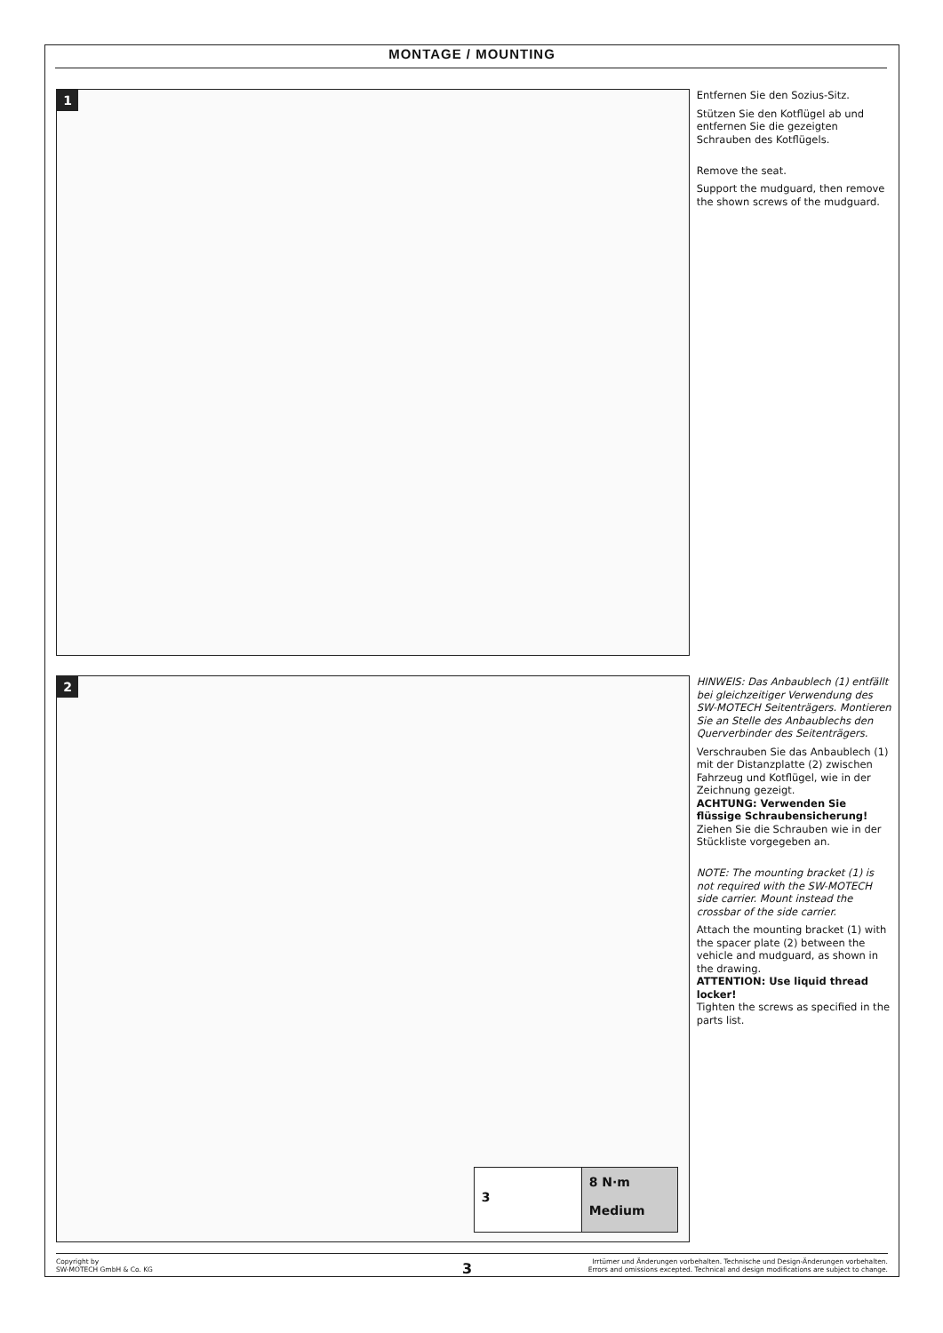MONTAGE / MOUNTING
1
Entfernen Sie den Sozius-Sitz.
Stützen Sie den Kotflügel ab und entfernen Sie die gezeigten Schrauben des Kotflügels.
Remove the seat.
Support the mudguard, then remove the shown screws of the mudguard.
2
3
8 N·m
Medium
HINWEIS: Das Anbaublech (1) entfällt bei gleichzeitiger Verwendung des SW-MOTECH Seitenträgers. Montieren Sie an Stelle des Anbaublechs den Querverbinder des Seitenträgers.
Verschrauben Sie das Anbaublech (1) mit der Distanzplatte (2) zwischen Fahrzeug und Kotflügel, wie in der Zeichnung gezeigt.
ACHTUNG: Verwenden Sie flüssige Schraubensicherung!
Ziehen Sie die Schrauben wie in der Stückliste vorgegeben an.
NOTE: The mounting bracket (1) is not required with the SW-MOTECH side carrier. Mount instead the crossbar of the side carrier.
Attach the mounting bracket (1) with the spacer plate (2) between the vehicle and mudguard, as shown in the drawing.
ATTENTION: Use liquid thread locker!
Tighten the screws as specified in the parts list.
Copyright by
SW-MOTECH GmbH & Co. KG
Irrtümer und Änderungen vorbehalten. Technische und Design-Änderungen vorbehalten.
Errors and omissions excepted. Technical and design modifications are subject to change.
3